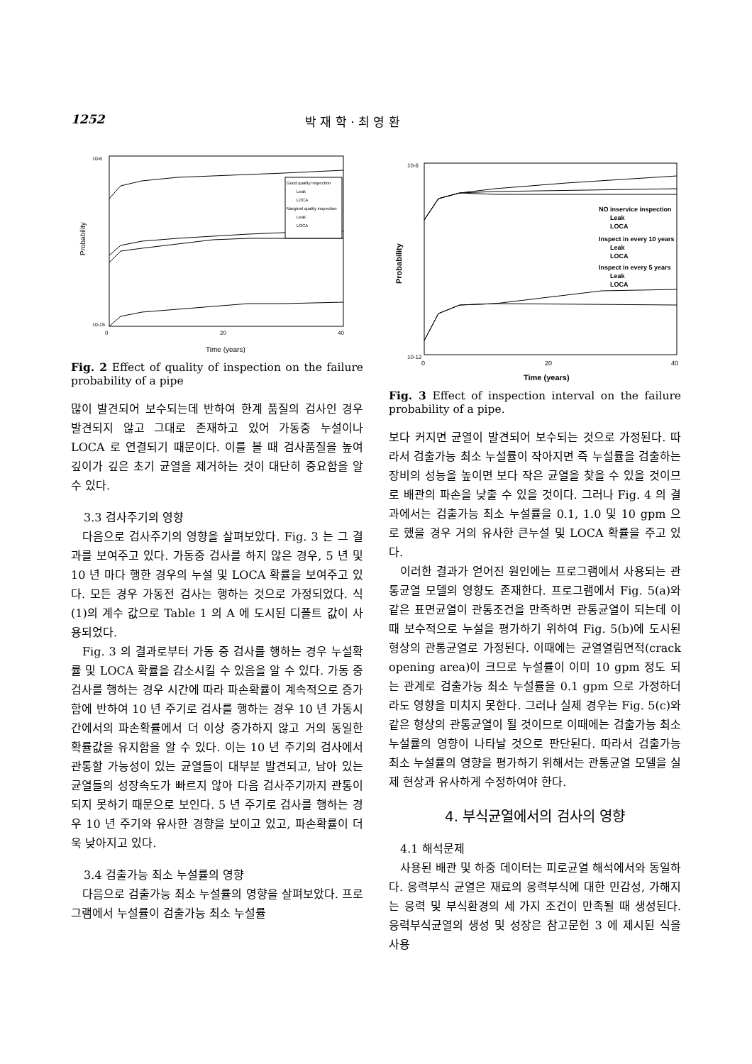1252 박 재 학 · 최 영 환
Probability
Time (years)
0
20
40
10-6
10-15
Good quality inspection
Leak
LOCA
Marginal quality inspection
Leak
LOCA
Fig. 2 Effect of quality of inspection on the failure probability of a pipe
많이 발견되어 보수되는데 반하여 한계 품질의 검사인 경우 발견되지 않고 그대로 존재하고 있어 가동중 누설이나 LOCA 로 연결되기 때문이다. 이를 볼 때 검사품질을 높여 깊이가 깊은 초기 균열을 제거하는 것이 대단히 중요함을 알 수 있다.
3.3 검사주기의 영향
다음으로 검사주기의 영향을 살펴보았다. Fig. 3 는 그 결과를 보여주고 있다. 가동중 검사를 하지 않은 경우, 5 년 및 10 년 마다 행한 경우의 누설 및 LOCA 확률을 보여주고 있다. 모든 경우 가동전 검사는 행하는 것으로 가정되었다. 식 (1)의 계수 값으로 Table 1 의 A 에 도시된 디폴트 값이 사용되었다.
Fig. 3 의 결과로부터 가동 중 검사를 행하는 경우 누설확률 및 LOCA 확률을 감소시킬 수 있음을 알 수 있다. 가동 중 검사를 행하는 경우 시간에 따라 파손확률이 계속적으로 증가함에 반하여 10 년 주기로 검사를 행하는 경우 10 년 가동시간에서의 파손확률에서 더 이상 증가하지 않고 거의 동일한 확률값을 유지함을 알 수 있다. 이는 10 년 주기의 검사에서 관통할 가능성이 있는 균열들이 대부분 발견되고, 남아 있는 균열들의 성장속도가 빠르지 않아 다음 검사주기까지 관통이 되지 못하기 때문으로 보인다. 5 년 주기로 검사를 행하는 경우 10 년 주기와 유사한 경향을 보이고 있고, 파손확률이 더욱 낮아지고 있다.
3.4 검출가능 최소 누설률의 영향
다음으로 검출가능 최소 누설률의 영향을 살펴보았다. 프로그램에서 누설률이 검출가능 최소 누설률
Probability
Time (years)
0
20
40
10-6
10-12
NO inservice inspection
Leak
LOCA
Inspect in every 10 years
Leak
LOCA
Inspect in every 5 years
Leak
LOCA
Fig. 3 Effect of inspection interval on the failure probability of a pipe.
보다 커지면 균열이 발견되어 보수되는 것으로 가정된다. 따라서 검출가능 최소 누설률이 작아지면 즉 누설률을 검출하는 장비의 성능을 높이면 보다 작은 균열을 찾을 수 있을 것이므로 배관의 파손을 낮출 수 있을 것이다. 그러나 Fig. 4 의 결과에서는 검출가능 최소 누설률을 0.1, 1.0 및 10 gpm 으로 했을 경우 거의 유사한 큰누설 및 LOCA 확률을 주고 있다.
이러한 결과가 얻어진 원인에는 프로그램에서 사용되는 관통균열 모델의 영향도 존재한다. 프로그램에서 Fig. 5(a)와 같은 표면균열이 관통조건을 만족하면 관통균열이 되는데 이때 보수적으로 누설을 평가하기 위하여 Fig. 5(b)에 도시된 형상의 관통균열로 가정된다. 이때에는 균열열림면적(crack opening area)이 크므로 누설률이 이미 10 gpm 정도 되는 관계로 검출가능 최소 누설률을 0.1 gpm 으로 가정하더라도 영향을 미치지 못한다. 그러나 실제 경우는 Fig. 5(c)와 같은 형상의 관통균열이 될 것이므로 이때에는 검출가능 최소 누설률의 영향이 나타날 것으로 판단된다. 따라서 검출가능 최소 누설률의 영향을 평가하기 위해서는 관통균열 모델을 실제 현상과 유사하게 수정하여야 한다.
4. 부식균열에서의 검사의 영향
4.1 해석문제
사용된 배관 및 하중 데이터는 피로균열 해석에서와 동일하다. 응력부식 균열은 재료의 응력부식에 대한 민감성, 가해지는 응력 및 부식환경의 세 가지 조건이 만족될 때 생성된다. 응력부식균열의 생성 및 성장은 참고문헌 3 에 제시된 식을 사용